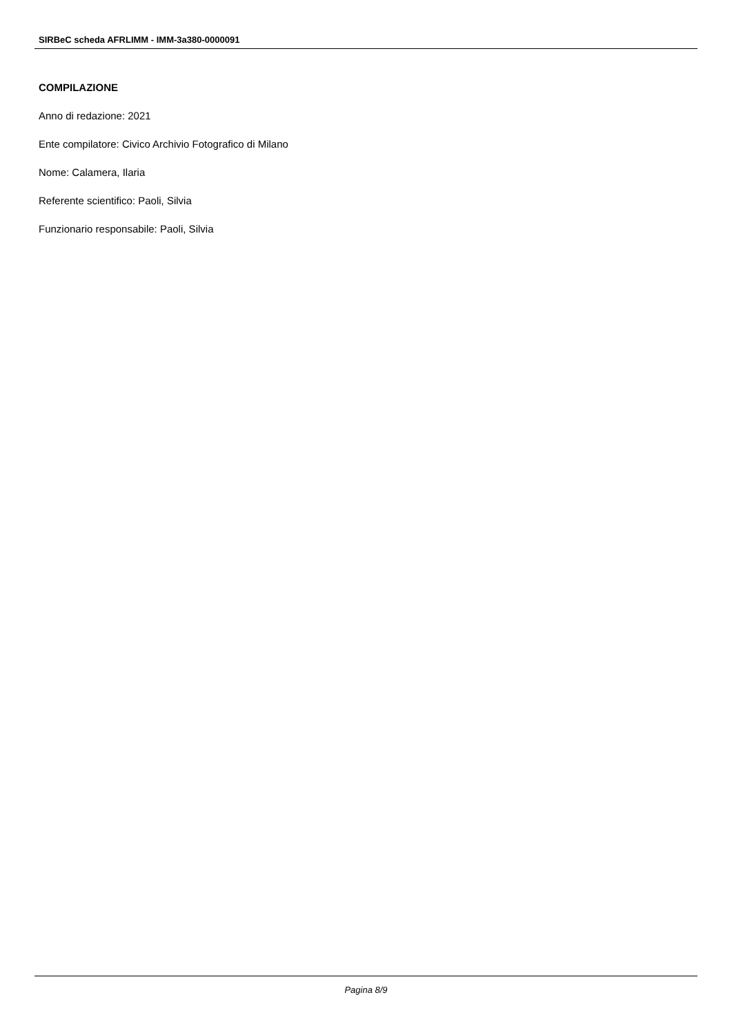SIRBeC scheda AFRLIMM - IMM-3a380-0000091
COMPILAZIONE
Anno di redazione: 2021
Ente compilatore: Civico Archivio Fotografico di Milano
Nome: Calamera, Ilaria
Referente scientifico: Paoli, Silvia
Funzionario responsabile: Paoli, Silvia
Pagina 8/9